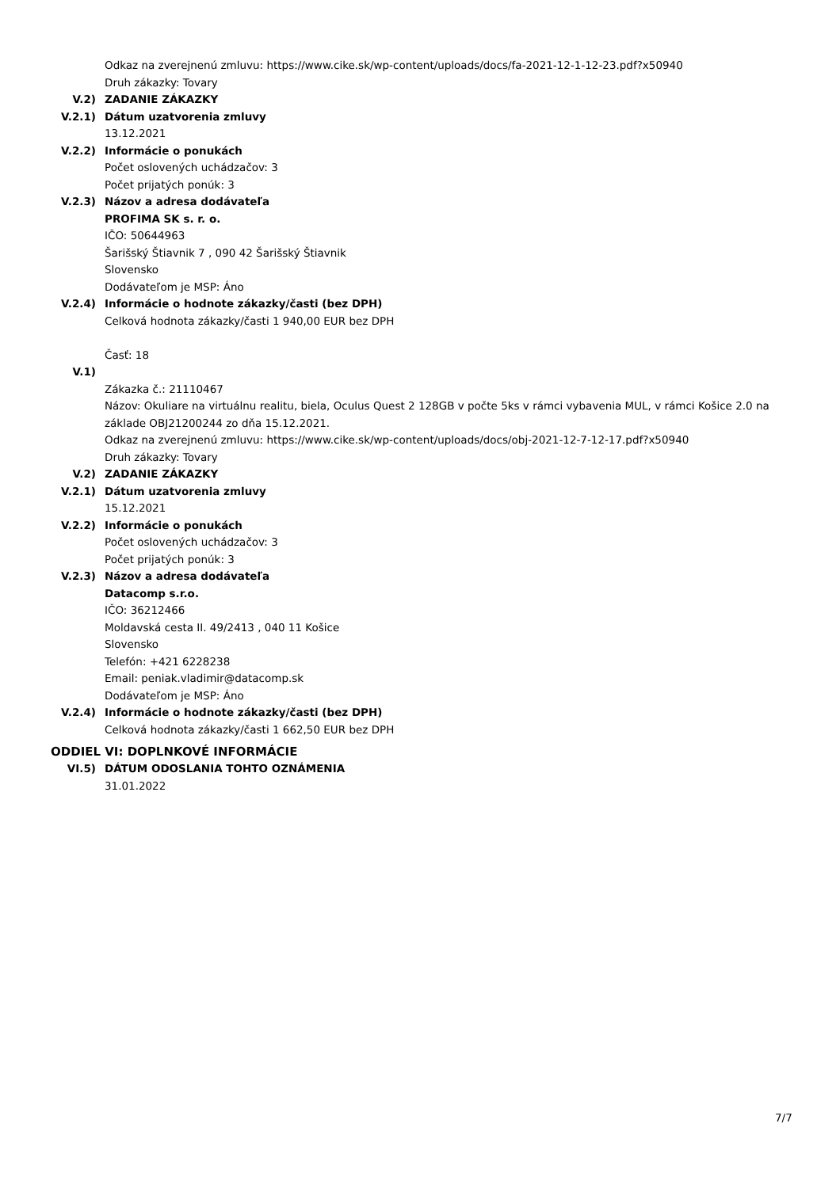Odkaz na zverejnenú zmluvu: https://www.cike.sk/wp-content/uploads/docs/fa-2021-12-1-12-23.pdf?x50940
Druh zákazky: Tovary
V.2) ZADANIE ZÁKAZKY
V.2.1) Dátum uzatvorenia zmluvy
13.12.2021
V.2.2) Informácie o ponukách
Počet oslovených uchádzačov: 3
Počet prijatých ponúk: 3
V.2.3) Názov a adresa dodávateľa
PROFIMA SK s. r. o.
IČO: 50644963
Šarišský Štiavnik 7 , 090 42 Šarišský Štiavnik
Slovensko
Dodávateľom je MSP: Áno
V.2.4) Informácie o hodnote zákazky/časti (bez DPH)
Celková hodnota zákazky/časti 1 940,00 EUR bez DPH
Časť: 18
V.1)
Zákazka č.: 21110467
Názov: Okuliare na virtuálnu realitu, biela, Oculus Quest 2 128GB v počte 5ks v rámci vybavenia MUL, v rámci Košice 2.0 na základe OBJ21200244 zo dňa 15.12.2021.
Odkaz na zverejnenú zmluvu: https://www.cike.sk/wp-content/uploads/docs/obj-2021-12-7-12-17.pdf?x50940
Druh zákazky: Tovary
V.2) ZADANIE ZÁKAZKY
V.2.1) Dátum uzatvorenia zmluvy
15.12.2021
V.2.2) Informácie o ponukách
Počet oslovených uchádzačov: 3
Počet prijatých ponúk: 3
V.2.3) Názov a adresa dodávateľa
Datacomp s.r.o.
IČO: 36212466
Moldavská cesta II. 49/2413 , 040 11 Košice
Slovensko
Telefón: +421 6228238
Email: peniak.vladimir@datacomp.sk
Dodávateľom je MSP: Áno
V.2.4) Informácie o hodnote zákazky/časti (bez DPH)
Celková hodnota zákazky/časti 1 662,50 EUR bez DPH
ODDIEL VI: DOPLNKOVÉ INFORMÁCIE
VI.5) DÁTUM ODOSLANIA TOHTO OZNÁMENIA
31.01.2022
7/7